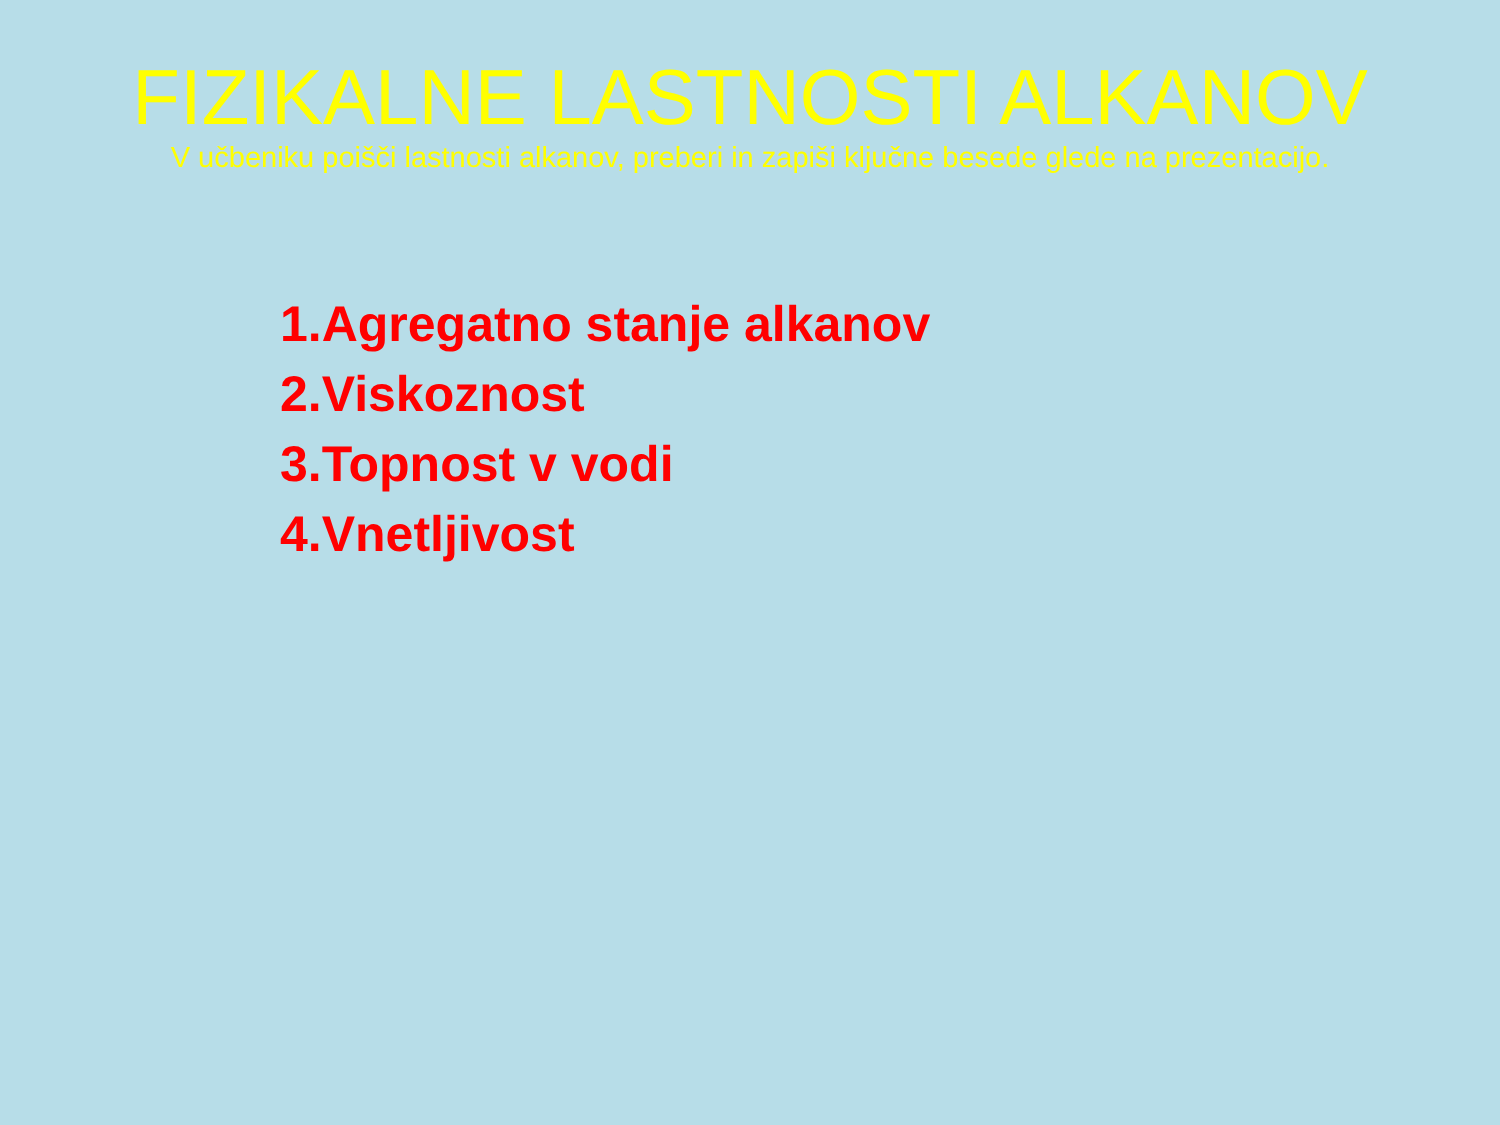FIZIKALNE LASTNOSTI ALKANOV
V učbeniku poišči lastnosti alkanov, preberi in zapiši ključne besede glede na prezentacijo.
1.Agregatno stanje alkanov
2.Viskoznost
3.Topnost v vodi
4.Vnetljivost